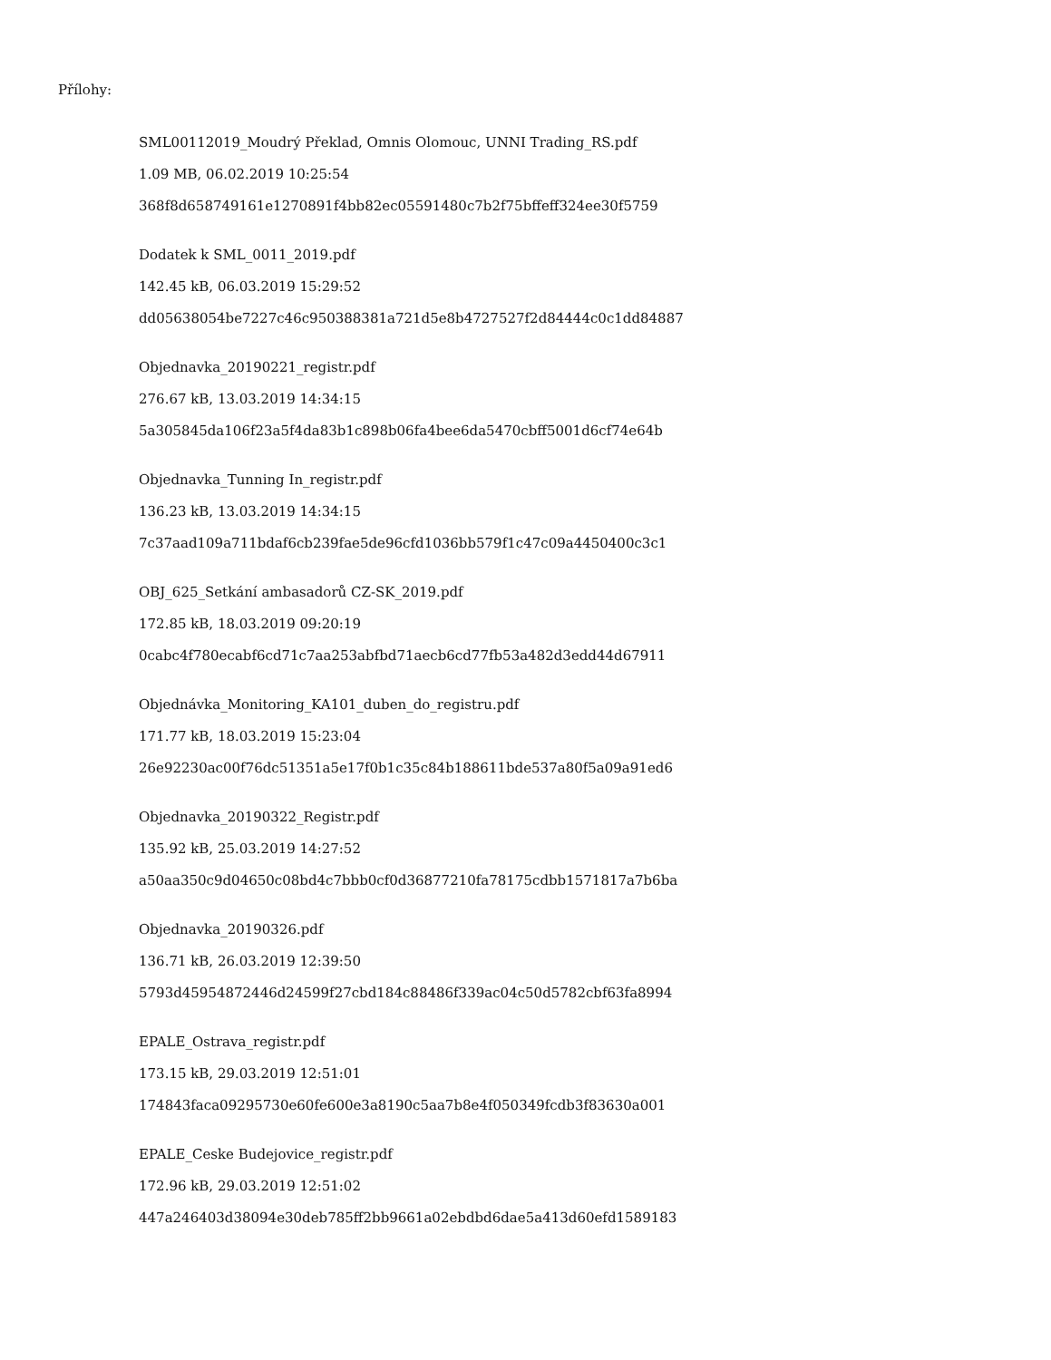Přílohy:
SML00112019_Moudrý Překlad, Omnis Olomouc, UNNI Trading_RS.pdf
1.09 MB, 06.02.2019 10:25:54
368f8d658749161e1270891f4bb82ec05591480c7b2f75bffeff324ee30f5759
Dodatek k SML_0011_2019.pdf
142.45 kB, 06.03.2019 15:29:52
dd05638054be7227c46c950388381a721d5e8b4727527f2d84444c0c1dd84887
Objednavka_20190221_registr.pdf
276.67 kB, 13.03.2019 14:34:15
5a305845da106f23a5f4da83b1c898b06fa4bee6da5470cbff5001d6cf74e64b
Objednavka_Tunning In_registr.pdf
136.23 kB, 13.03.2019 14:34:15
7c37aad109a711bdaf6cb239fae5de96cfd1036bb579f1c47c09a4450400c3c1
OBJ_625_Setkání ambasadorů CZ-SK_2019.pdf
172.85 kB, 18.03.2019 09:20:19
0cabc4f780ecabf6cd71c7aa253abfbd71aecb6cd77fb53a482d3edd44d67911
Objednávka_Monitoring_KA101_duben_do_registru.pdf
171.77 kB, 18.03.2019 15:23:04
26e92230ac00f76dc51351a5e17f0b1c35c84b188611bde537a80f5a09a91ed6
Objednavka_20190322_Registr.pdf
135.92 kB, 25.03.2019 14:27:52
a50aa350c9d04650c08bd4c7bbb0cf0d36877210fa78175cdbb1571817a7b6ba
Objednavka_20190326.pdf
136.71 kB, 26.03.2019 12:39:50
5793d45954872446d24599f27cbd184c88486f339ac04c50d5782cbf63fa8994
EPALE_Ostrava_registr.pdf
173.15 kB, 29.03.2019 12:51:01
174843faca09295730e60fe600e3a8190c5aa7b8e4f050349fcdb3f83630a001
EPALE_Ceske Budejovice_registr.pdf
172.96 kB, 29.03.2019 12:51:02
447a246403d38094e30deb785ff2bb9661a02ebdbd6dae5a413d60efd1589183